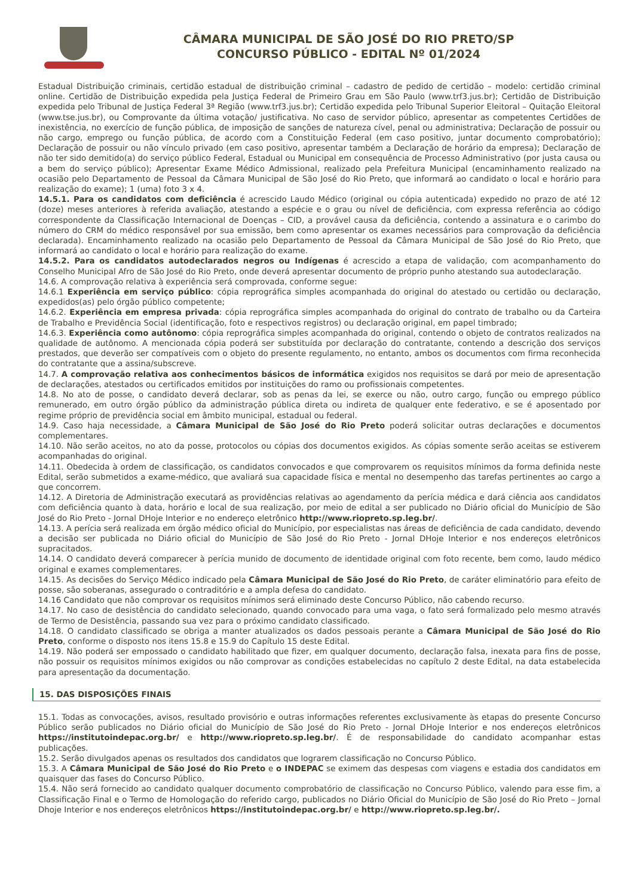CÂMARA MUNICIPAL DE SÃO JOSÉ DO RIO PRETO/SP
CONCURSO PÚBLICO - EDITAL Nº 01/2024
Estadual Distribuição criminais, certidão estadual de distribuição criminal – cadastro de pedido de certidão – modelo: certidão criminal online. Certidão de Distribuição expedida pela Justiça Federal de Primeiro Grau em São Paulo (www.trf3.jus.br); Certidão de Distribuição expedida pelo Tribunal de Justiça Federal 3ª Região (www.trf3.jus.br); Certidão expedida pelo Tribunal Superior Eleitoral – Quitação Eleitoral (www.tse.jus.br), ou Comprovante da última votação/ justificativa. No caso de servidor público, apresentar as competentes Certidões de inexistência, no exercício de função pública, de imposição de sanções de natureza cível, penal ou administrativa; Declaração de possuir ou não cargo, emprego ou função pública, de acordo com a Constituição Federal (em caso positivo, juntar documento comprobatório); Declaração de possuir ou não vínculo privado (em caso positivo, apresentar também a Declaração de horário da empresa); Declaração de não ter sido demitido(a) do serviço público Federal, Estadual ou Municipal em consequência de Processo Administrativo (por justa causa ou a bem do serviço público); Apresentar Exame Médico Admissional, realizado pela Prefeitura Municipal (encaminhamento realizado na ocasião pelo Departamento de Pessoal da Câmara Municipal de São José do Rio Preto, que informará ao candidato o local e horário para realização do exame); 1 (uma) foto 3 x 4.
14.5.1. Para os candidatos com deficiência é acrescido Laudo Médico (original ou cópia autenticada) expedido no prazo de até 12 (doze) meses anteriores à referida avaliação, atestando a espécie e o grau ou nível de deficiência, com expressa referência ao código correspondente da Classificação Internacional de Doenças – CID, a provável causa da deficiência, contendo a assinatura e o carimbo do número do CRM do médico responsável por sua emissão, bem como apresentar os exames necessários para comprovação da deficiência declarada). Encaminhamento realizado na ocasião pelo Departamento de Pessoal da Câmara Municipal de São José do Rio Preto, que informará ao candidato o local e horário para realização do exame.
14.5.2. Para os candidatos autodeclarados negros ou Indígenas é acrescido a etapa de validação, com acompanhamento do Conselho Municipal Afro de São José do Rio Preto, onde deverá apresentar documento de próprio punho atestando sua autodeclaração.
14.6. A comprovação relativa à experiência será comprovada, conforme segue:
14.6.1 Experiência em serviço público: cópia reprográfica simples acompanhada do original do atestado ou certidão ou declaração, expedidos(as) pelo órgão público competente;
14.6.2. Experiência em empresa privada: cópia reprográfica simples acompanhada do original do contrato de trabalho ou da Carteira de Trabalho e Previdência Social (identificação, foto e respectivos registros) ou declaração original, em papel timbrado;
14.6.3. Experiência como autônomo: cópia reprográfica simples acompanhada do original, contendo o objeto de contratos realizados na qualidade de autônomo. A mencionada cópia poderá ser substituída por declaração do contratante, contendo a descrição dos serviços prestados, que deverão ser compatíveis com o objeto do presente regulamento, no entanto, ambos os documentos com firma reconhecida do contratante que a assina/subscreve.
14.7. A comprovação relativa aos conhecimentos básicos de informática exigidos nos requisitos se dará por meio de apresentação de declarações, atestados ou certificados emitidos por instituições do ramo ou profissionais competentes.
14.8. No ato de posse, o candidato deverá declarar, sob as penas da lei, se exerce ou não, outro cargo, função ou emprego público remunerado, em outro órgão público da administração pública direta ou indireta de qualquer ente federativo, e se é aposentado por regime próprio de previdência social em âmbito municipal, estadual ou federal.
14.9. Caso haja necessidade, a Câmara Municipal de São José do Rio Preto poderá solicitar outras declarações e documentos complementares.
14.10. Não serão aceitos, no ato da posse, protocolos ou cópias dos documentos exigidos. As cópias somente serão aceitas se estiverem acompanhadas do original.
14.11. Obedecida à ordem de classificação, os candidatos convocados e que comprovarem os requisitos mínimos da forma definida neste Edital, serão submetidos a exame-médico, que avaliará sua capacidade física e mental no desempenho das tarefas pertinentes ao cargo a que concorrem.
14.12. A Diretoria de Administração executará as providências relativas ao agendamento da perícia médica e dará ciência aos candidatos com deficiência quanto à data, horário e local de sua realização, por meio de edital a ser publicado no Diário oficial do Município de São José do Rio Preto - Jornal DHoje Interior e no endereço eletrônico http://www.riopreto.sp.leg.br/.
14.13. A perícia será realizada em órgão médico oficial do Município, por especialistas nas áreas de deficiência de cada candidato, devendo a decisão ser publicada no Diário oficial do Município de São José do Rio Preto - Jornal DHoje Interior e nos endereços eletrônicos supracitados.
14.14. O candidato deverá comparecer à perícia munido de documento de identidade original com foto recente, bem como, laudo médico original e exames complementares.
14.15. As decisões do Serviço Médico indicado pela Câmara Municipal de São José do Rio Preto, de caráter eliminatório para efeito de posse, são soberanas, assegurado o contraditório e a ampla defesa do candidato.
14.16 Candidato que não comprovar os requisitos mínimos será eliminado deste Concurso Público, não cabendo recurso.
14.17. No caso de desistência do candidato selecionado, quando convocado para uma vaga, o fato será formalizado pelo mesmo através de Termo de Desistência, passando sua vez para o próximo candidato classificado.
14.18. O candidato classificado se obriga a manter atualizados os dados pessoais perante a Câmara Municipal de São José do Rio Preto, conforme o disposto nos itens 15.8 e 15.9 do Capítulo 15 deste Edital.
14.19. Não poderá ser empossado o candidato habilitado que fizer, em qualquer documento, declaração falsa, inexata para fins de posse, não possuir os requisitos mínimos exigidos ou não comprovar as condições estabelecidas no capítulo 2 deste Edital, na data estabelecida para apresentação da documentação.
15. DAS DISPOSIÇÕES FINAIS
15.1. Todas as convocações, avisos, resultado provisório e outras informações referentes exclusivamente às etapas do presente Concurso Público serão publicados no Diário oficial do Município de São José do Rio Preto - Jornal DHoje Interior e nos endereços eletrônicos https://institutoindepac.org.br/ e http://www.riopreto.sp.leg.br/. É de responsabilidade do candidato acompanhar estas publicações.
15.2. Serão divulgados apenas os resultados dos candidatos que lograrem classificação no Concurso Público.
15.3. A Câmara Municipal de São José do Rio Preto e o INDEPAC se eximem das despesas com viagens e estadia dos candidatos em quaisquer das fases do Concurso Público.
15.4. Não será fornecido ao candidato qualquer documento comprobatório de classificação no Concurso Público, valendo para esse fim, a Classificação Final e o Termo de Homologação do referido cargo, publicados no Diário Oficial do Município de São José do Rio Preto – Jornal Dhoje Interior e nos endereços eletrônicos https://institutoindepac.org.br/ e http://www.riopreto.sp.leg.br/.